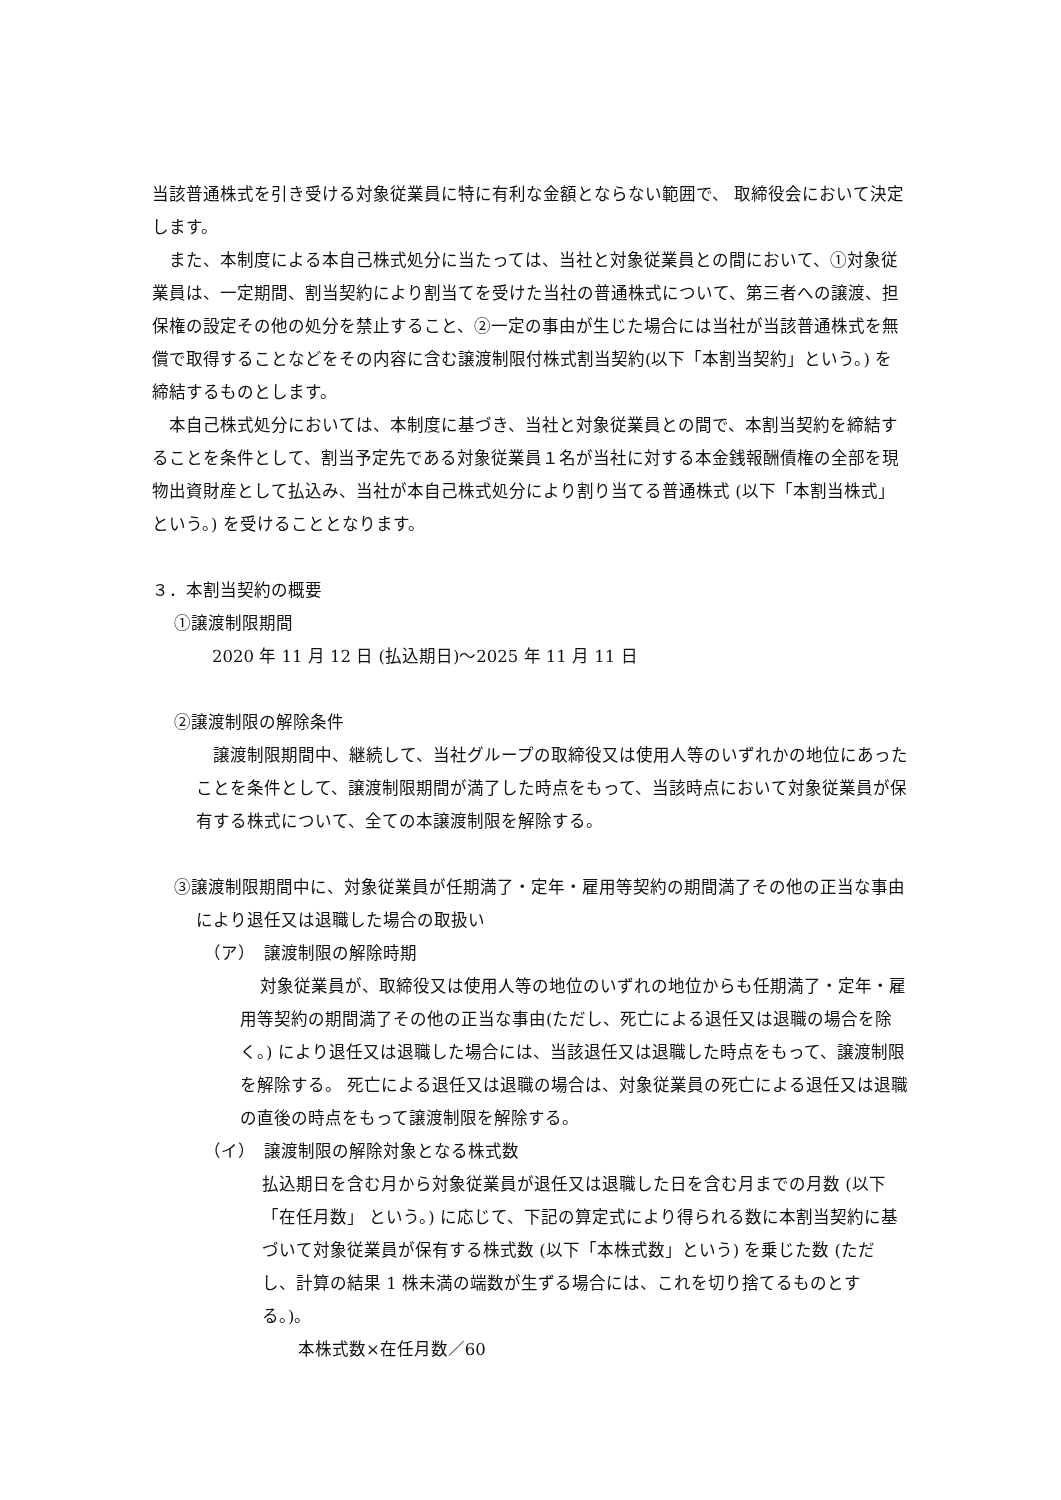当該普通株式を引き受ける対象従業員に特に有利な金額とならない範囲で、 取締役会において決定します。
また、本制度による本自己株式処分に当たっては、当社と対象従業員との間において、①対象従業員は、一定期間、割当契約により割当てを受けた当社の普通株式について、第三者への譲渡、担保権の設定その他の処分を禁止すること、②一定の事由が生じた場合には当社が当該普通株式を無償で取得することなどをその内容に含む譲渡制限付株式割当契約(以下「本割当契約」という。) を締結するものとします。
本自己株式処分においては、本制度に基づき、当社と対象従業員との間で、本割当契約を締結することを条件として、割当予定先である対象従業員１名が当社に対する本金銭報酬債権の全部を現物出資財産として払込み、当社が本自己株式処分により割り当てる普通株式 (以下「本割当株式」という。) を受けることとなります。
３．本割当契約の概要
①譲渡制限期間
2020 年 11 月 12 日 (払込期日)～2025 年 11 月 11 日
②譲渡制限の解除条件
譲渡制限期間中、継続して、当社グループの取締役又は使用人等のいずれかの地位にあったことを条件として、譲渡制限期間が満了した時点をもって、当該時点において対象従業員が保有する株式について、全ての本譲渡制限を解除する。
③譲渡制限期間中に、対象従業員が任期満了・定年・雇用等契約の期間満了その他の正当な事由により退任又は退職した場合の取扱い
（ア）　譲渡制限の解除時期
対象従業員が、取締役又は使用人等の地位のいずれの地位からも任期満了・定年・雇用等契約の期間満了その他の正当な事由(ただし、死亡による退任又は退職の場合を除く。) により退任又は退職した場合には、当該退任又は退職した時点をもって、譲渡制限を解除する。 死亡による退任又は退職の場合は、対象従業員の死亡による退任又は退職の直後の時点をもって譲渡制限を解除する。
（イ）　譲渡制限の解除対象となる株式数
払込期日を含む月から対象従業員が退任又は退職した日を含む月までの月数 (以下「在任月数」 という。) に応じて、下記の算定式により得られる数に本割当契約に基づいて対象従業員が保有する株式数 (以下「本株式数」という) を乗じた数 (ただし、計算の結果 1 株未満の端数が生ずる場合には、これを切り捨てるものとする。)。
本株式数×在任月数／60